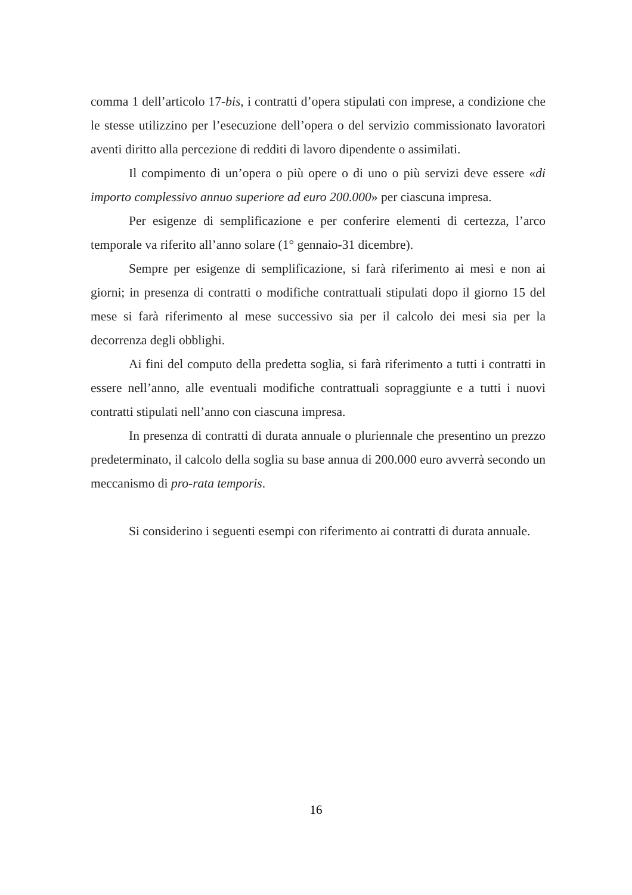comma 1 dell’articolo 17-bis, i contratti d’opera stipulati con imprese, a condizione che le stesse utilizzino per l’esecuzione dell’opera o del servizio commissionato lavoratori aventi diritto alla percezione di redditi di lavoro dipendente o assimilati.
Il compimento di un’opera o più opere o di uno o più servizi deve essere «di importo complessivo annuo superiore ad euro 200.000» per ciascuna impresa.
Per esigenze di semplificazione e per conferire elementi di certezza, l’arco temporale va riferito all’anno solare (1° gennaio-31 dicembre).
Sempre per esigenze di semplificazione, si farà riferimento ai mesi e non ai giorni; in presenza di contratti o modifiche contrattuali stipulati dopo il giorno 15 del mese si farà riferimento al mese successivo sia per il calcolo dei mesi sia per la decorrenza degli obblighi.
Ai fini del computo della predetta soglia, si farà riferimento a tutti i contratti in essere nell’anno, alle eventuali modifiche contrattuali sopraggiunte e a tutti i nuovi contratti stipulati nell’anno con ciascuna impresa.
In presenza di contratti di durata annuale o pluriennale che presentino un prezzo predeterminato, il calcolo della soglia su base annua di 200.000 euro avverrà secondo un meccanismo di pro-rata temporis.
Si considerino i seguenti esempi con riferimento ai contratti di durata annuale.
16